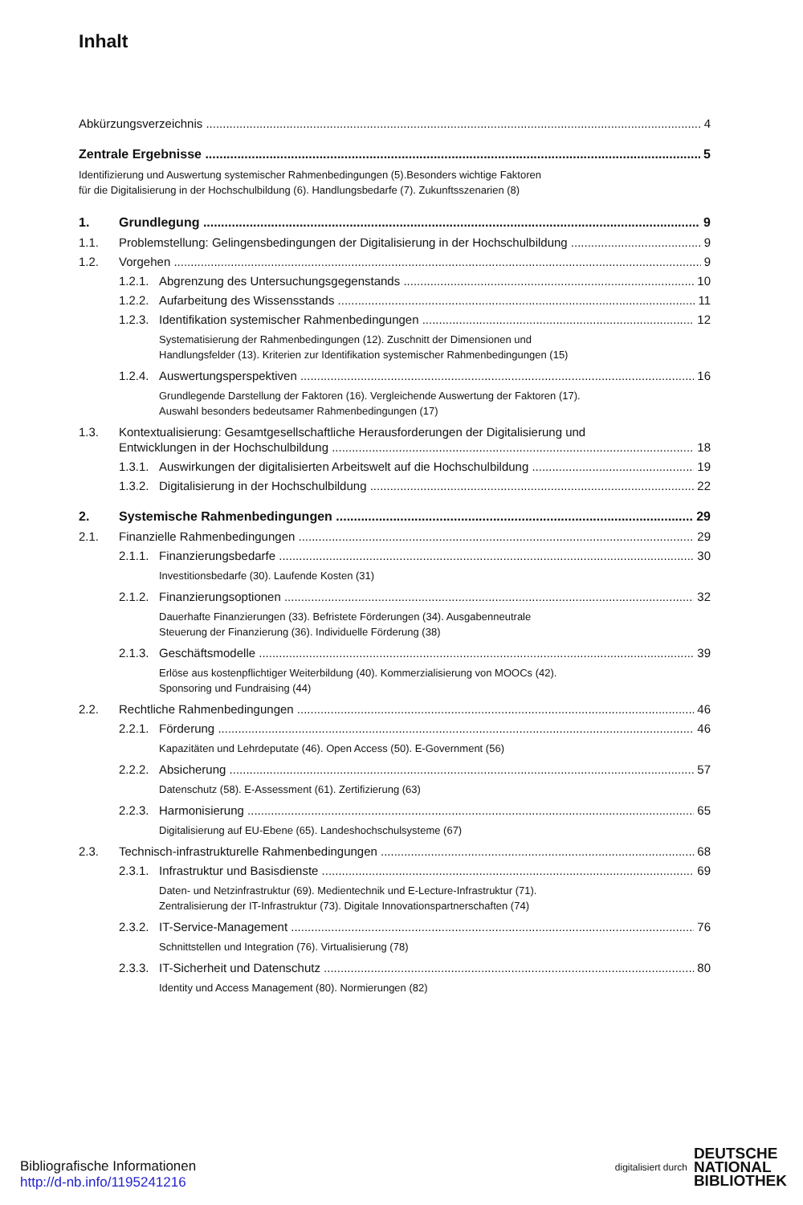Inhalt
Abkürzungsverzeichnis 4
Zentrale Ergebnisse 5
Identifizierung und Auswertung systemischer Rahmenbedingungen (5).Besonders wichtige Faktoren
für die Digitalisierung in der Hochschulbildung (6). Handlungsbedarfe (7). Zukunftsszenarien (8)
1. Grundlegung 9
1.1. Problemstellung: Gelingensbedingungen der Digitalisierung in der Hochschulbildung 9
1.2. Vorgehen 9
1.2.1. Abgrenzung des Untersuchungsgegenstands 10
1.2.2. Aufarbeitung des Wissensstands 11
1.2.3. Identifikation systemischer Rahmenbedingungen 12
Systematisierung der Rahmenbedingungen (12). Zuschnitt der Dimensionen und
Handlungsfelder (13). Kriterien zur Identifikation systemischer Rahmenbedingungen (15)
1.2.4. Auswertungsperspektiven 16
Grundlegende Darstellung der Faktoren (16). Vergleichende Auswertung der Faktoren (17).
Auswahl besonders bedeutsamer Rahmenbedingungen (17)
1.3. Kontextualisierung: Gesamtgesellschaftliche Herausforderungen der Digitalisierung und
Entwicklungen in der Hochschulbildung 18
1.3.1. Auswirkungen der digitalisierten Arbeitswelt auf die Hochschulbildung 19
1.3.2. Digitalisierung in der Hochschulbildung 22
2. Systemische Rahmenbedingungen 29
2.1. Finanzielle Rahmenbedingungen 29
2.1.1. Finanzierungsbedarfe 30
Investitionsbedarfe (30). Laufende Kosten (31)
2.1.2. Finanzierungsoptionen 32
Dauerhafte Finanzierungen (33). Befristete Förderungen (34). Ausgabenneutrale
Steuerung der Finanzierung (36). Individuelle Förderung (38)
2.1.3. Geschäftsmodelle 39
Erlöse aus kostenpflichtiger Weiterbildung (40). Kommerzialisierung von MOOCs (42).
Sponsoring und Fundraising (44)
2.2. Rechtliche Rahmenbedingungen 46
2.2.1. Förderung 46
Kapazitäten und Lehrdeputate (46). Open Access (50). E-Government (56)
2.2.2. Absicherung 57
Datenschutz (58). E-Assessment (61). Zertifizierung (63)
2.2.3. Harmonisierung 65
Digitalisierung auf EU-Ebene (65). Landeshochschulsysteme (67)
2.3. Technisch-infrastrukturelle Rahmenbedingungen 68
2.3.1. Infrastruktur und Basisdienste 69
Daten- und Netzinfrastruktur (69). Medientechnik und E-Lecture-Infrastruktur (71).
Zentralisierung der IT-Infrastruktur (73). Digitale Innovationspartnerschaften (74)
2.3.2. IT-Service-Management 76
Schnittstellen und Integration (76). Virtualisierung (78)
2.3.3. IT-Sicherheit und Datenschutz 80
Identity und Access Management (80). Normierungen (82)
Bibliografische Informationen
http://d-nb.info/1195241216
digitalisiert durch DEUTSCHE
NATIONAL
BIBLIOTHEK